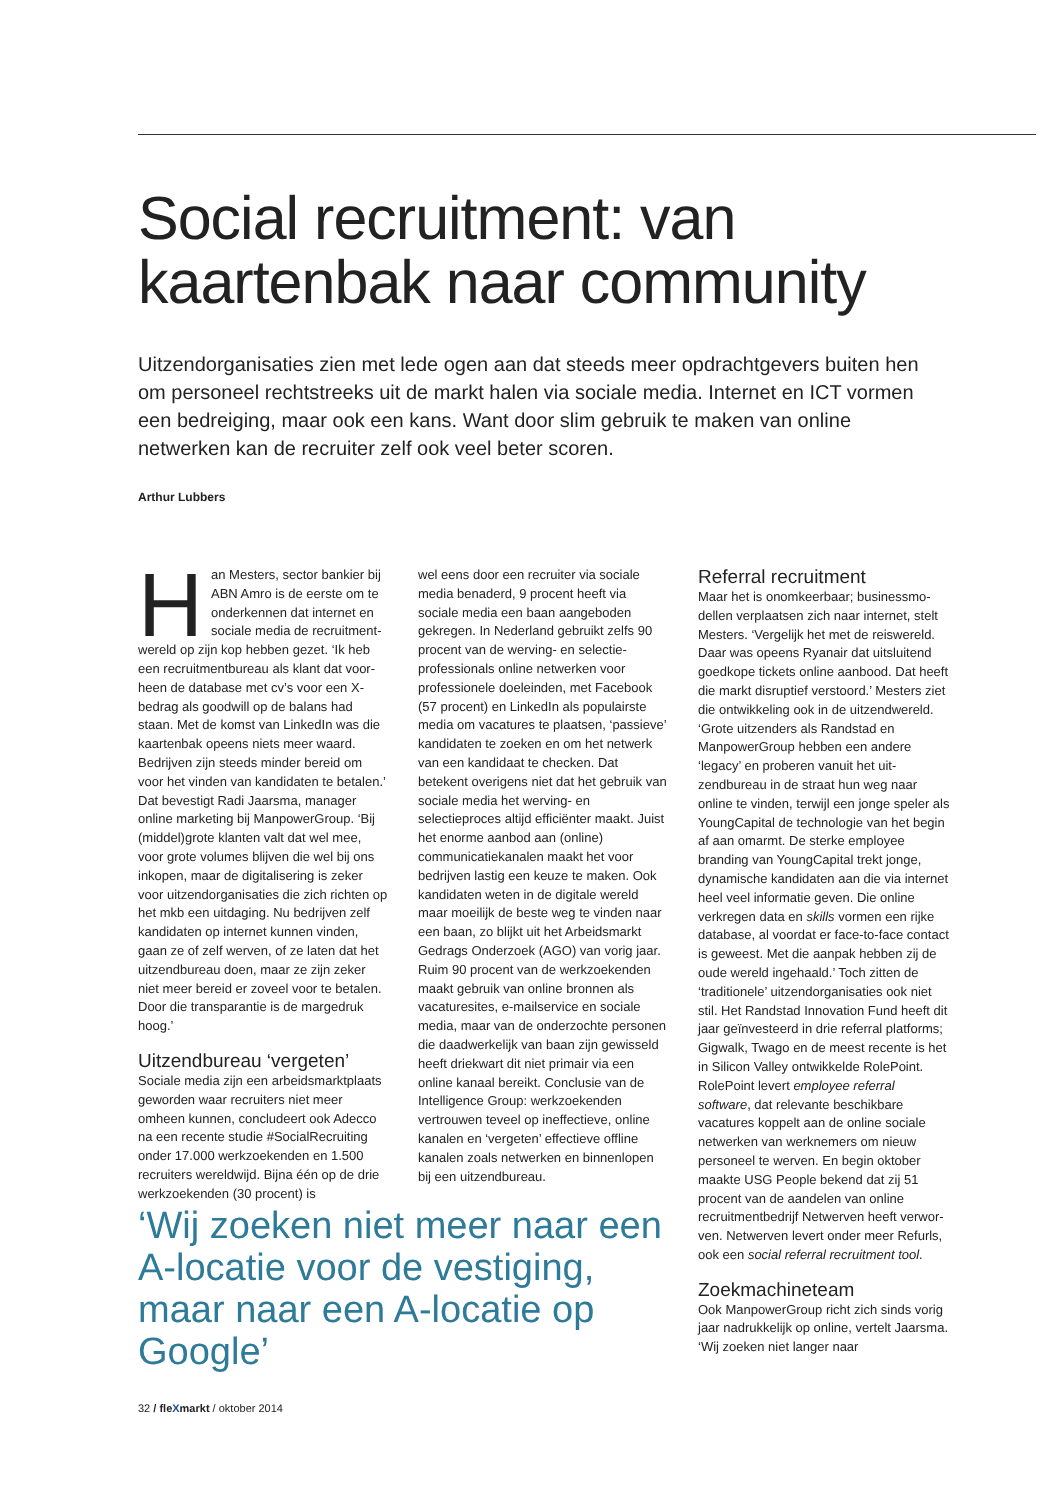Social recruitment: van kaartenbak naar community
Uitzendorganisaties zien met lede ogen aan dat steeds meer opdrachtgevers buiten hen om personeel rechtstreeks uit de markt halen via sociale media. Internet en ICT vormen een bedreiging, maar ook een kans. Want door slim gebruik te maken van online netwerken kan de recruiter zelf ook veel beter scoren.
Arthur Lubbers
Han Mesters, sector bankier bij ABN Amro is de eerste om te onderkennen dat internet en sociale media de recruitment­wereld op zijn kop hebben gezet. ‘Ik heb een recruitmentbureau als klant dat voor­heen de database met cv’s voor een X-bedrag als goodwill op de balans had staan. Met de komst van LinkedIn was die kaartenbak opeens niets meer waard. Bedrijven zijn steeds minder bereid om voor het vinden van kandidaten te beta­len.’ Dat bevestigt Radi Jaarsma, mana­ger online marketing bij ManpowerGroup. ‘Bij (middel)grote klanten valt dat wel mee, voor grote volumes blijven die wel bij ons inkopen, maar de digitalisering is zeker voor uitzendorganisaties die zich richten op het mkb een uitdaging. Nu bedrijven zelf kandidaten op internet kun­nen vinden, gaan ze of zelf werven, of ze laten dat het uitzendbureau doen, maar ze zijn zeker niet meer bereid er zoveel voor te betalen. Door die transparantie is de margedruk hoog.’
Uitzendbureau ‘vergeten’
Sociale media zijn een arbeidsmarktplaats geworden waar recruiters niet meer omheen kunnen, concludeert ook Adecco na een recente studie #SocialRe­cruiting onder 17.000 werkzoekenden en 1.500 recruiters wereldwijd. Bijna één op de drie werkzoekenden (30 procent) is
‘Wij zoeken niet meer naar een A-locatie voor de vestiging, maar naar een A-locatie op Google’
wel eens door een recruiter via sociale media benaderd, 9 procent heeft via sociale media een baan aangeboden gekregen. In Nederland gebruikt zelfs 90 procent van de werving- en selectie­professionals online netwerken voor professionele doeleinden, met Facebook (57 procent) en LinkedIn als populairste media om vacatures te plaatsen, ‘pas­sieve’ kandidaten te zoeken en om het netwerk van een kandidaat te checken. Dat betekent overigens niet dat het gebruik van sociale media het werving- en selectieproces altijd efficiënter maakt. Juist het enorme aanbod aan (online) communicatiekanalen maakt het voor bedrijven lastig een keuze te maken. Ook kandidaten weten in de digitale wereld maar moeilijk de beste weg te vinden naar een baan, zo blijkt uit het Arbeidsmarkt Gedrags Onderzoek (AGO) van vorig jaar. Ruim 90 procent van de werkzoekenden maakt gebruik van online bronnen als vacaturesites, e-mail­service en sociale media, maar van de onderzochte personen die daadwerkelijk van baan zijn gewisseld heeft driekwart dit niet primair via een online kanaal bereikt. Conclusie van de Intelligence Group: werkzoekenden vertrouwen teveel op ineffectieve, online kanalen en ‘vergeten’ effectieve offline kanalen zoals netwerken en binnenlopen bij een uit­zendbureau.
Referral recruitment
Maar het is onomkeerbaar; businessmo­dellen verplaatsen zich naar internet, stelt Mesters. ‘Vergelijk het met de reiswereld. Daar was opeens Ryanair dat uitsluitend goedkope tickets online aanbood. Dat heeft die markt disruptief verstoord.’ Mesters ziet die ontwikkeling ook in de uit­zendwereld. ‘Grote uitzenders als Rand­stad en ManpowerGroup hebben een andere ‘legacy’ en proberen vanuit het uit­zendbureau in de straat hun weg naar online te vinden, terwijl een jonge speler als YoungCapital de technologie van het begin af aan omarmt. De sterke employee branding van YoungCapital trekt jonge, dynamische kandidaten aan die via inter­net heel veel informatie geven. Die online verkregen data en skills vormen een rijke database, al voordat er face-to-face contact is geweest. Met die aanpak hebben zij de oude wereld ingehaald.’ Toch zitten de ‘traditionele’ uitzendorgani­saties ook niet stil. Het Randstad Innova­tion Fund heeft dit jaar geïnvesteerd in drie referral platforms; Gigwalk, Twago en de meest recente is het in Silicon Valley ont­wikkelde RolePoint. RolePoint levert employee referral software, dat relevante beschikbare vacatures koppelt aan de online sociale netwerken van werknemers om nieuw personeel te werven. En begin oktober maakte USG People bekend dat zij 51 procent van de aandelen van online recruitmentbedrijf Netwerven heeft verwor­ven. Netwerven levert onder meer Refurls, ook een social referral recruitment tool.
Zoekmachineteam
Ook ManpowerGroup richt zich sinds vorig jaar nadrukkelijk op online, vertelt Jaarsma. ‘Wij zoeken niet langer naar
32 / fleXmarkt / oktober 2014